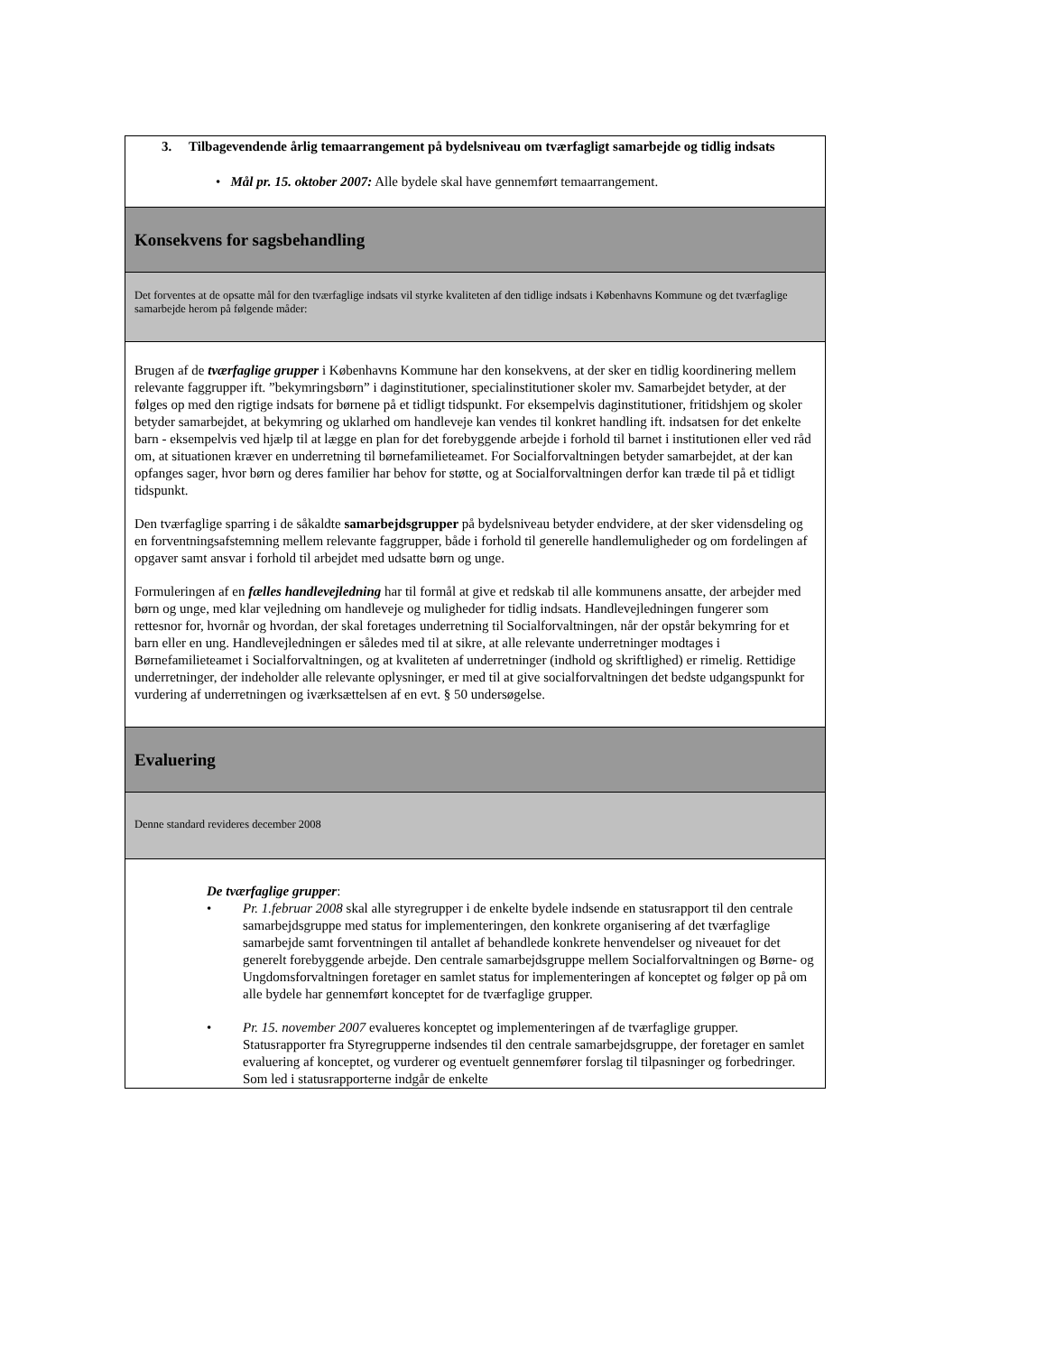| 3. Tilbagevendende årlig temaarrangement på bydelsniveau om tværfagligt samarbejde og tidlig indsats • Mål pr. 15. oktober 2007: Alle bydele skal have gennemført temaarrangement. |
| Konsekvens for sagsbehandling |
| Det forventes at de opsatte mål for den tværfaglige indsats vil styrke kvaliteten af den tidlige indsats i Københavns Kommune og det tværfaglige samarbejde herom på følgende måder: |
| Brugen af de tværfaglige grupper i Københavns Kommune har den konsekvens, at der sker en tidlig koordinering mellem relevante faggrupper ift. ”bekymringsbørn” i daginstitutioner, specialinstitutioner skoler mv. Samarbejdet betyder, at der følges op med den rigtige indsats for børnene på et tidligt tidspunkt. For eksempelvis daginstitutioner, fritidshjem og skoler betyder samarbejdet, at bekymring og uklarhed om handleveje kan vendes til konkret handling ift. indsatsen for det enkelte barn - eksempelvis ved hjælp til at lægge en plan for det forebyggende arbejde i forhold til barnet i institutionen eller ved råd om, at situationen kræver en underretning til børnefamilieteamet. For Socialforvaltningen betyder samarbejdet, at der kan opfanges sager, hvor børn og deres familier har behov for støtte, og at Socialforvaltningen derfor kan træde til på et tidligt tidspunkt. Den tværfaglige sparring i de såkaldte samarbejdsgrupper på bydelsniveau betyder endvidere, at der sker vidensdeling og en forventningsafstemning mellem relevante faggrupper, både i forhold til generelle handlemuligheder og om fordelingen af opgaver samt ansvar i forhold til arbejdet med udsatte børn og unge. Formuleringen af en fælles handlevejledning har til formål at give et redskab til alle kommunens ansatte, der arbejder med børn og unge, med klar vejledning om handleveje og muligheder for tidlig indsats. Handlevejledningen fungerer som rettesnor for, hvornår og hvordan, der skal foretages underretning til Socialforvaltningen, når der opstår bekymring for et barn eller en ung. Handlevejledningen er således med til at sikre, at alle relevante underretninger modtages i Børnefamilieteamet i Socialforvaltningen, og at kvaliteten af underretninger (indhold og skriftlighed) er rimelig. Rettidige underretninger, der indeholder alle relevante oplysninger, er med til at give socialforvaltningen det bedste udgangspunkt for vurdering af underretningen og iværksættelsen af en evt. § 50 undersøgelse. |
| Evaluering |
| Denne standard revideres december 2008 |
| De tværfaglige grupper : • Pr. 1.februar 2008 skal alle styregrupper i de enkelte bydele indsende en statusrapport til den centrale samarbejdsgruppe med status for implementeringen, den konkrete organisering af det tværfaglige samarbejde samt forventningen til antallet af behandlede konkrete henvendelser og niveauet for det generelt forebyggende arbejde. Den centrale samarbejdsgruppe mellem Socialforvaltningen og Børne- og Ungdomsforvaltningen foretager en samlet status for implementeringen af konceptet og følger op på om alle bydele har gennemført konceptet for de tværfaglige grupper. • Pr. 15. november 2007 evalueres konceptet og implementeringen af de tværfaglige grupper. Statusrapporter fra Styregrupperne indsendes til den centrale samarbejdsgruppe, der foretager en samlet evaluering af konceptet, og vurderer og eventuelt gennemfører forslag til tilpasninger og forbedringer. Som led i statusrapporterne indgår de enkelte |